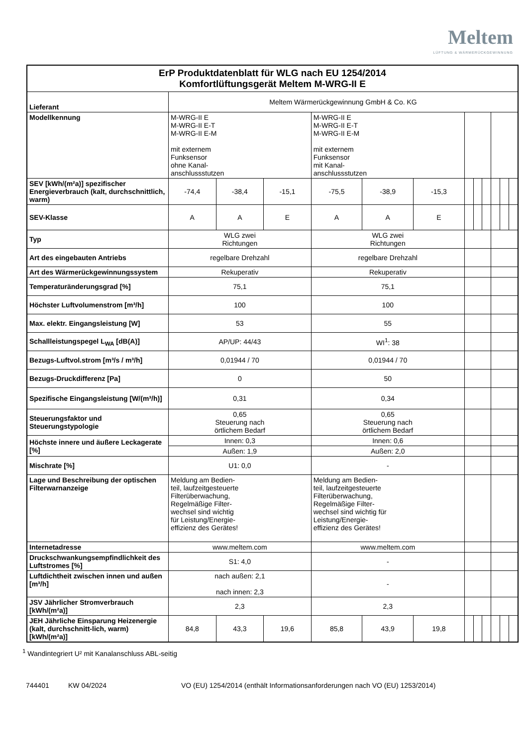Meltem
LÜFTUNG & WÄRMERÜCKGEWINNUNG
| ErP Produktdatenblatt für WLG nach EU 1254/2014 Komfortlüftungsgerät Meltem M-WRG-II E | | | | | | | | | | | | |
| --- | --- | --- | --- | --- | --- | --- | --- | --- | --- | --- | --- | --- |
| Lieferant | Meltem Wärmerückgewinnung GmbH & Co. KG | | | | | | | | | | | |
| Modellkennung | M-WRG-II E M-WRG-II E-T M-WRG-II E-M mit externem Funksensor ohne Kanal- anschlussstutzen | | | M-WRG-II E M-WRG-II E-T M-WRG-II E-M mit externem Funksensor mit Kanal- anschlussstutzen | | | | | | | | |
| SEV [kWh/(m²a)] spezifischer Energieverbrauch (kalt, durchschnittlich, warm) | -74,4 | -38,4 | -15,1 | -75,5 | -38,9 | -15,3 | | | | | | |
| SEV-Klasse | A | A | E | A | A | E | | | | | | |
| Typ | WLG zwei Richtungen | | | WLG zwei Richtungen | | | | | | | | |
| Art des eingebauten Antriebs | regelbare Drehzahl | | | regelbare Drehzahl | | | | | | | | |
| Art des Wärmerückgewinnungssystem | Rekuperativ | | | Rekuperativ | | | | | | | | |
| Temperaturänderungsgrad [%] | 75,1 | | | 75,1 | | | | | | | | |
| Höchster Luftvolumenstrom [m³/h] | 100 | | | 100 | | | | | | | | |
| Max. elektr. Eingangsleistung [W] | 53 | | | 55 | | | | | | | | |
| Schallleistungspegel L<sub>WA</sub> [dB(A)] | AP/UP: 44/43 | | | WI<sup>1</sup>: 38 | | | | | | | | |
| Bezugs-Luftvol.strom [m³/s / m³/h] | 0,01944 / 70 | | | 0,01944 / 70 | | | | | | | | |
| Bezugs-Druckdifferenz [Pa] | 0 | | | 50 | | | | | | | | |
| Spezifische Eingangsleistung [W/(m³/h)] | 0,31 | | | 0,34 | | | | | | | | |
| Steuerungsfaktor und Steuerungstypologie | 0,65 Steuerung nach örtlichem Bedarf | | | 0,65 Steuerung nach örtlichem Bedarf | | | | | | | | |
| Höchste innere und äußere Leckagerate [%] | Innen: 0,3 | | | Innen: 0,6 | | | | | | | | |
| | Außen: 1,9 | | | Außen: 2,0 | | | | | | | | |
| Mischrate [%] | U1: 0,0 | | | - | | | | | | | | |
| Lage und Beschreibung der optischen Filterwarnanzeige | Meldung am Bedien- teil, laufzeitgesteuerte Filterüberwachung, Regelmäßige Filter- wechsel sind wichtig für Leistung/Energie- effizienz des Gerätes! | | | Meldung am Bedien- teil, laufzeitgesteuerte Filterüberwachung, Regelmäßige Filter- wechsel sind wichtig für Leistung/Energie- effizienz des Gerätes! | | | | | | | | |
| Internetadresse | www.meltem.com | | | www.meltem.com | | | | | | | | |
| Druckschwankungsempfindlichkeit des Luftstromes [%] | S1: 4,0 | | | - | | | | | | | | |
| Luftdichtheit zwischen innen und außen [m³/h] | nach außen: 2,1 nach innen: 2,3 | | | - | | | | | | | | |
| JSV Jährlicher Stromverbrauch [kWh/(m²a)] | 2,3 | | | 2,3 | | | | | | | | |
| JEH Jährliche Einsparung Heizenergie (kalt, durchschnitt-lich, warm) [kWh/(m²a)] | 84,8 | 43,3 | 19,6 | 85,8 | 43,9 | 19,8 | | | | | | |
<sup>1</sup> Wandintegriert U² mit Kanalanschluss ABL-seitig
744401 KW 04/2024 VO (EU) 1254/2014 (enthält Informationsanforderungen nach VO (EU) 1253/2014)